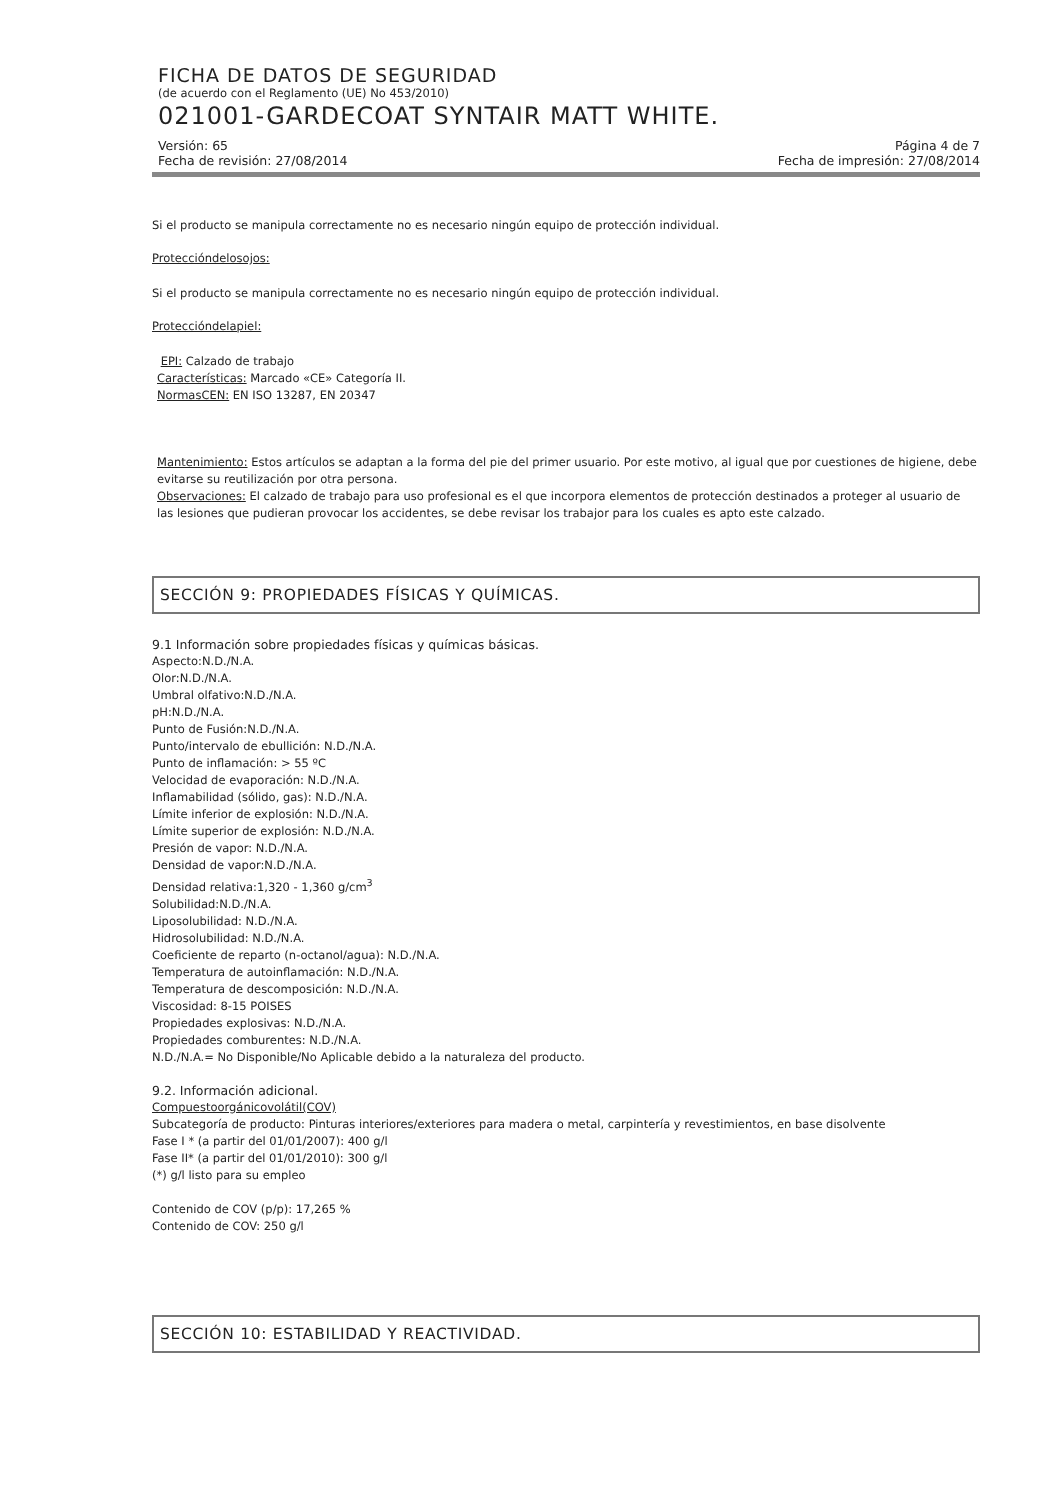FICHA DE DATOS DE SEGURIDAD
(de acuerdo con el Reglamento (UE) No 453/2010)
021001-GARDECOAT SYNTAIR MATT WHITE.
Versión: 65 Página 4 de 7
Fecha de revisión: 27/08/2014 Fecha de impresión: 27/08/2014
Si el producto se manipula correctamente no es necesario ningún equipo de protección individual.
Proteccióndelosojos:
Si el producto se manipula correctamente no es necesario ningún equipo de protección individual.
Proteccióndelapiel:
EPI: Calzado de trabajo
Características: Marcado «CE» Categoría II.
NormasCEN: EN ISO 13287, EN 20347
Mantenimiento: Estos artículos se adaptan a la forma del pie del primer usuario. Por este motivo, al igual que por cuestiones de higiene, debe evitarse su reutilización por otra persona.
Observaciones: El calzado de trabajo para uso profesional es el que incorpora elementos de protección destinados a proteger al usuario de las lesiones que pudieran provocar los accidentes, se debe revisar los trabajor para los cuales es apto este calzado.
SECCIÓN 9: PROPIEDADES FÍSICAS Y QUÍMICAS.
9.1 Información sobre propiedades físicas y químicas básicas.
Aspecto:N.D./N.A.
Olor:N.D./N.A.
Umbral olfativo:N.D./N.A.
pH:N.D./N.A.
Punto de Fusión:N.D./N.A.
Punto/intervalo de ebullición: N.D./N.A.
Punto de inflamación: > 55 ºC
Velocidad de evaporación: N.D./N.A.
Inflamabilidad (sólido, gas): N.D./N.A.
Límite inferior de explosión: N.D./N.A.
Límite superior de explosión: N.D./N.A.
Presión de vapor: N.D./N.A.
Densidad de vapor:N.D./N.A.
Densidad relativa:1,320 - 1,360 g/cm<sup>3</sup>
Solubilidad:N.D./N.A.
Liposolubilidad: N.D./N.A.
Hidrosolubilidad: N.D./N.A.
Coeficiente de reparto (n-octanol/agua): N.D./N.A.
Temperatura de autoinflamación: N.D./N.A.
Temperatura de descomposición: N.D./N.A.
Viscosidad: 8-15 POISES
Propiedades explosivas: N.D./N.A.
Propiedades comburentes: N.D./N.A.
N.D./N.A.= No Disponible/No Aplicable debido a la naturaleza del producto.
9.2. Información adicional.
Compuestoorgánicovolátil(COV)
Subcategoría de producto: Pinturas interiores/exteriores para madera o metal, carpintería y revestimientos, en base disolvente
Fase I * (a partir del 01/01/2007): 400 g/l
Fase II* (a partir del 01/01/2010): 300 g/l
(*) g/l listo para su empleo
Contenido de COV (p/p): 17,265 %
Contenido de COV: 250 g/l
SECCIÓN 10: ESTABILIDAD Y REACTIVIDAD.